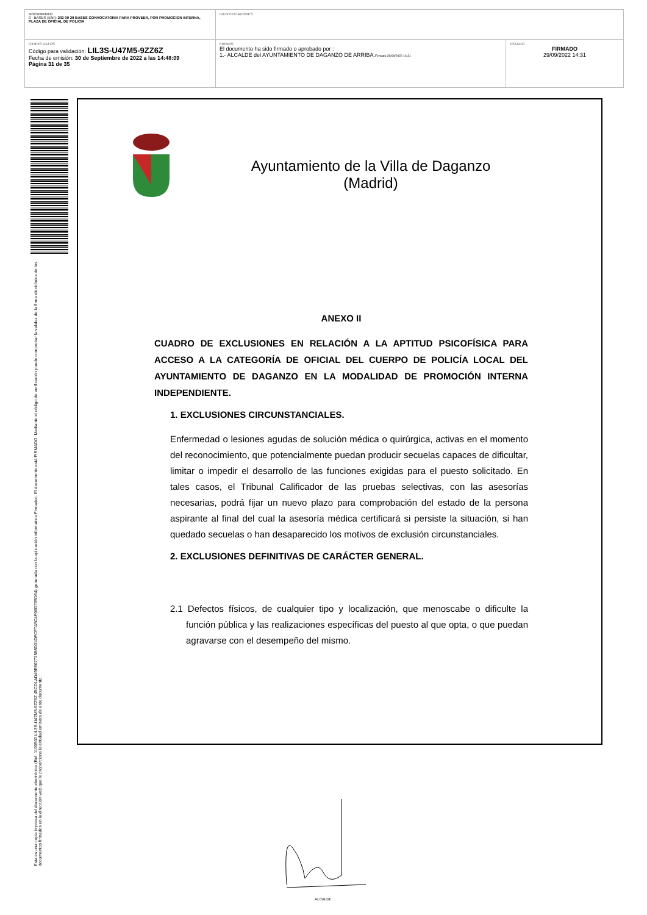| DOCUMENTO 0 - BASES (ENI): 202 09 29 BASES CONVOCATORIA PARA PROVEER, POR PROMOCION INTERNA, PLAZA DE OFICIAL DE POLICIA | IDENTIFICADORES | |
| OTROS DATOS Código para validación: LIL3S-U47M5-9ZZ6Z Fecha de emisión: 30 de Septiembre de 2022 a las 14:48:09 Página 31 de 35 | FIRMAS El documento ha sido firmado o aprobado por : 1.- ALCALDE del AYUNTAMIENTO DE DAGANZO DE ARRIBA. Firmado 29/09/2022 14:31 | ESTADO FIRMADO 29/09/2022 14:31 |
Esta es una copia impresa del documento electrónico (Ref: 1190500 LIL3S-U47M5-9ZZ6Z 45CD1AD49E80772586D31DFCF7A5C4F06D795D64) generada con la aplicación informática Firmadoc. El documento está FIRMADO. Mediante el código de verificación puede comprobar la validez de la firma electrónica de los documentos firmados en la dirección web que le proporciona la entidad emisora de este documento.
Ayuntamiento de la Villa de Daganzo
(Madrid)
ANEXO II
CUADRO DE EXCLUSIONES EN RELACIÓN A LA APTITUD PSICOFÍSICA PARA ACCESO A LA CATEGORÍA DE OFICIAL DEL CUERPO DE POLICÍA LOCAL DEL AYUNTAMIENTO DE DAGANZO EN LA MODALIDAD DE PROMOCIÓN INTERNA INDEPENDIENTE.
1. EXCLUSIONES CIRCUNSTANCIALES.
Enfermedad o lesiones agudas de solución médica o quirúrgica, activas en el momento del reconocimiento, que potencialmente puedan producir secuelas capaces de dificultar, limitar o impedir el desarrollo de las funciones exigidas para el puesto solicitado. En tales casos, el Tribunal Calificador de las pruebas selectivas, con las asesorías necesarias, podrá fijar un nuevo plazo para comprobación del estado de la persona aspirante al final del cual la asesoría médica certificará si persiste la situación, si han quedado secuelas o han desaparecido los motivos de exclusión circunstanciales.
2. EXCLUSIONES DEFINITIVAS DE CARÁCTER GENERAL.
2.1 Defectos físicos, de cualquier tipo y localización, que menoscabe o dificulte la función pública y las realizaciones específicas del puesto al que opta, o que puedan agravarse con el desempeño del mismo.
ALCALDE